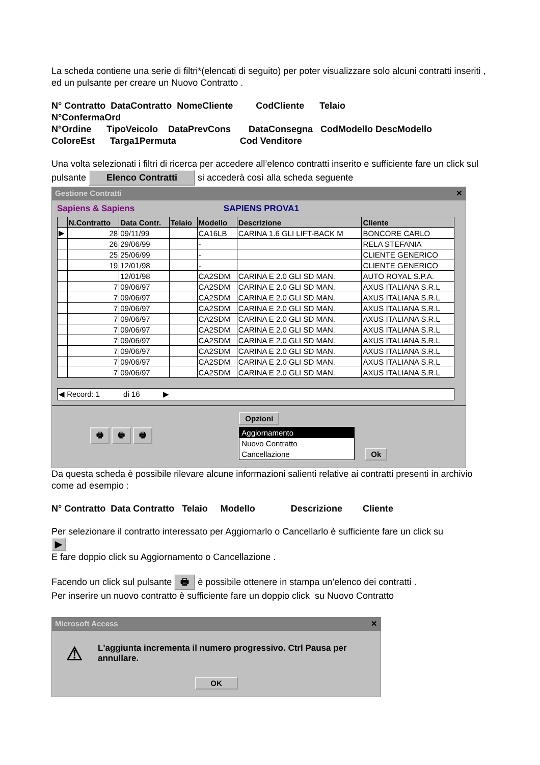La scheda contiene una serie di filtri*(elencati di seguito) per poter visualizzare solo alcuni contratti inseriti , ed un pulsante per creare un Nuovo Contratto .
N° Contratto DataContratto NomeCliente CodCliente Telaio
N°ConfermaOrd
N°Ordine TipoVeicolo DataPrevCons DataConsegna CodModello DescModello
ColoreEst Targa1Permuta Cod Venditore
Una volta selezionati i filtri di ricerca per accedere all’elenco contratti inserito e sufficiente fare un click sul pulsante Elenco Contratti si accederà così alla scheda seguente
Gestione Contratti ✕
Sapiens & Sapiens SAPIENS PROVA1
| | N.Contratto | Data Contr. | Telaio | Modello | Descrizione | Cliente |
| --- | --- | --- | --- | --- | --- | --- |
| ▶ | 28 | 09/11/99 | | CA16LB | CARINA 1.6 GLI LIFT-BACK M | BONCORE CARLO |
| | 26 | 29/06/99 | | - | | RELA STEFANIA |
| | 25 | 25/06/99 | | - | | CLIENTE GENERICO |
| | 19 | 12/01/98 | | - | | CLIENTE GENERICO |
| | | 12/01/98 | | CA2SDM | CARINA E 2.0 GLI SD MAN. | AUTO ROYAL S.P.A. |
| | 7 | 09/06/97 | | CA2SDM | CARINA E 2.0 GLI SD MAN. | AXUS ITALIANA S.R.L |
| | 7 | 09/06/97 | | CA2SDM | CARINA E 2.0 GLI SD MAN. | AXUS ITALIANA S.R.L |
| | 7 | 09/06/97 | | CA2SDM | CARINA E 2.0 GLI SD MAN. | AXUS ITALIANA S.R.L |
| | 7 | 09/06/97 | | CA2SDM | CARINA E 2.0 GLI SD MAN. | AXUS ITALIANA S.R.L |
| | 7 | 09/06/97 | | CA2SDM | CARINA E 2.0 GLI SD MAN. | AXUS ITALIANA S.R.L |
| | 7 | 09/06/97 | | CA2SDM | CARINA E 2.0 GLI SD MAN. | AXUS ITALIANA S.R.L |
| | 7 | 09/06/97 | | CA2SDM | CARINA E 2.0 GLI SD MAN. | AXUS ITALIANA S.R.L |
| | 7 | 09/06/97 | | CA2SDM | CARINA E 2.0 GLI SD MAN. | AXUS ITALIANA S.R.L |
| | 7 | 09/06/97 | | CA2SDM | CARINA E 2.0 GLI SD MAN. | AXUS ITALIANA S.R.L |
◀ Record: 1 di 16 ▶
🖶 🖶 🖶
Opzioni
Aggiornamento
Nuovo Contratto
Cancellazione
Ok
Da questa scheda è possibile rilevare alcune informazioni salienti relative ai contratti presenti in archivio come ad esempio :
N° Contratto Data Contratto Telaio Modello Descrizione Cliente
Per selezionare il contratto interessato per Aggiornarlo o Cancellarlo è sufficiente fare un click su
▶
E fare doppio click su Aggiornamento o Cancellazione .
Facendo un click sul pulsante 🖶 è possibile ottenere in stampa un’elenco dei contratti .
Per inserire un nuovo contratto è sufficiente fare un doppio click su Nuovo Contratto
Microsoft Access ✕
⚠ L'aggiunta incrementa il numero progressivo. Ctrl Pausa per annullare.
OK